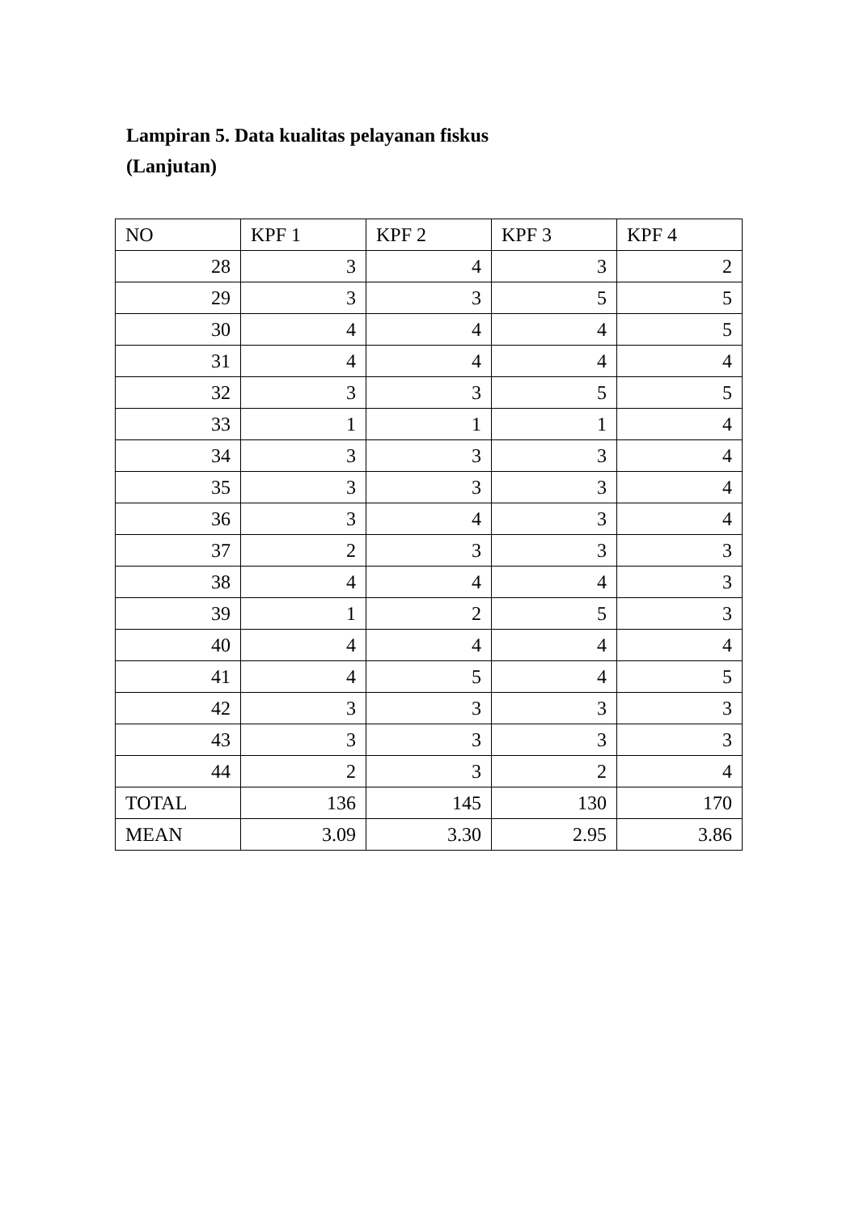Lampiran 5. Data kualitas pelayanan fiskus
(Lanjutan)
| NO | KPF 1 | KPF 2 | KPF 3 | KPF 4 |
| 28 | 3 | 4 | 3 | 2 |
| 29 | 3 | 3 | 5 | 5 |
| 30 | 4 | 4 | 4 | 5 |
| 31 | 4 | 4 | 4 | 4 |
| 32 | 3 | 3 | 5 | 5 |
| 33 | 1 | 1 | 1 | 4 |
| 34 | 3 | 3 | 3 | 4 |
| 35 | 3 | 3 | 3 | 4 |
| 36 | 3 | 4 | 3 | 4 |
| 37 | 2 | 3 | 3 | 3 |
| 38 | 4 | 4 | 4 | 3 |
| 39 | 1 | 2 | 5 | 3 |
| 40 | 4 | 4 | 4 | 4 |
| 41 | 4 | 5 | 4 | 5 |
| 42 | 3 | 3 | 3 | 3 |
| 43 | 3 | 3 | 3 | 3 |
| 44 | 2 | 3 | 2 | 4 |
| TOTAL | 136 | 145 | 130 | 170 |
| MEAN | 3.09 | 3.30 | 2.95 | 3.86 |